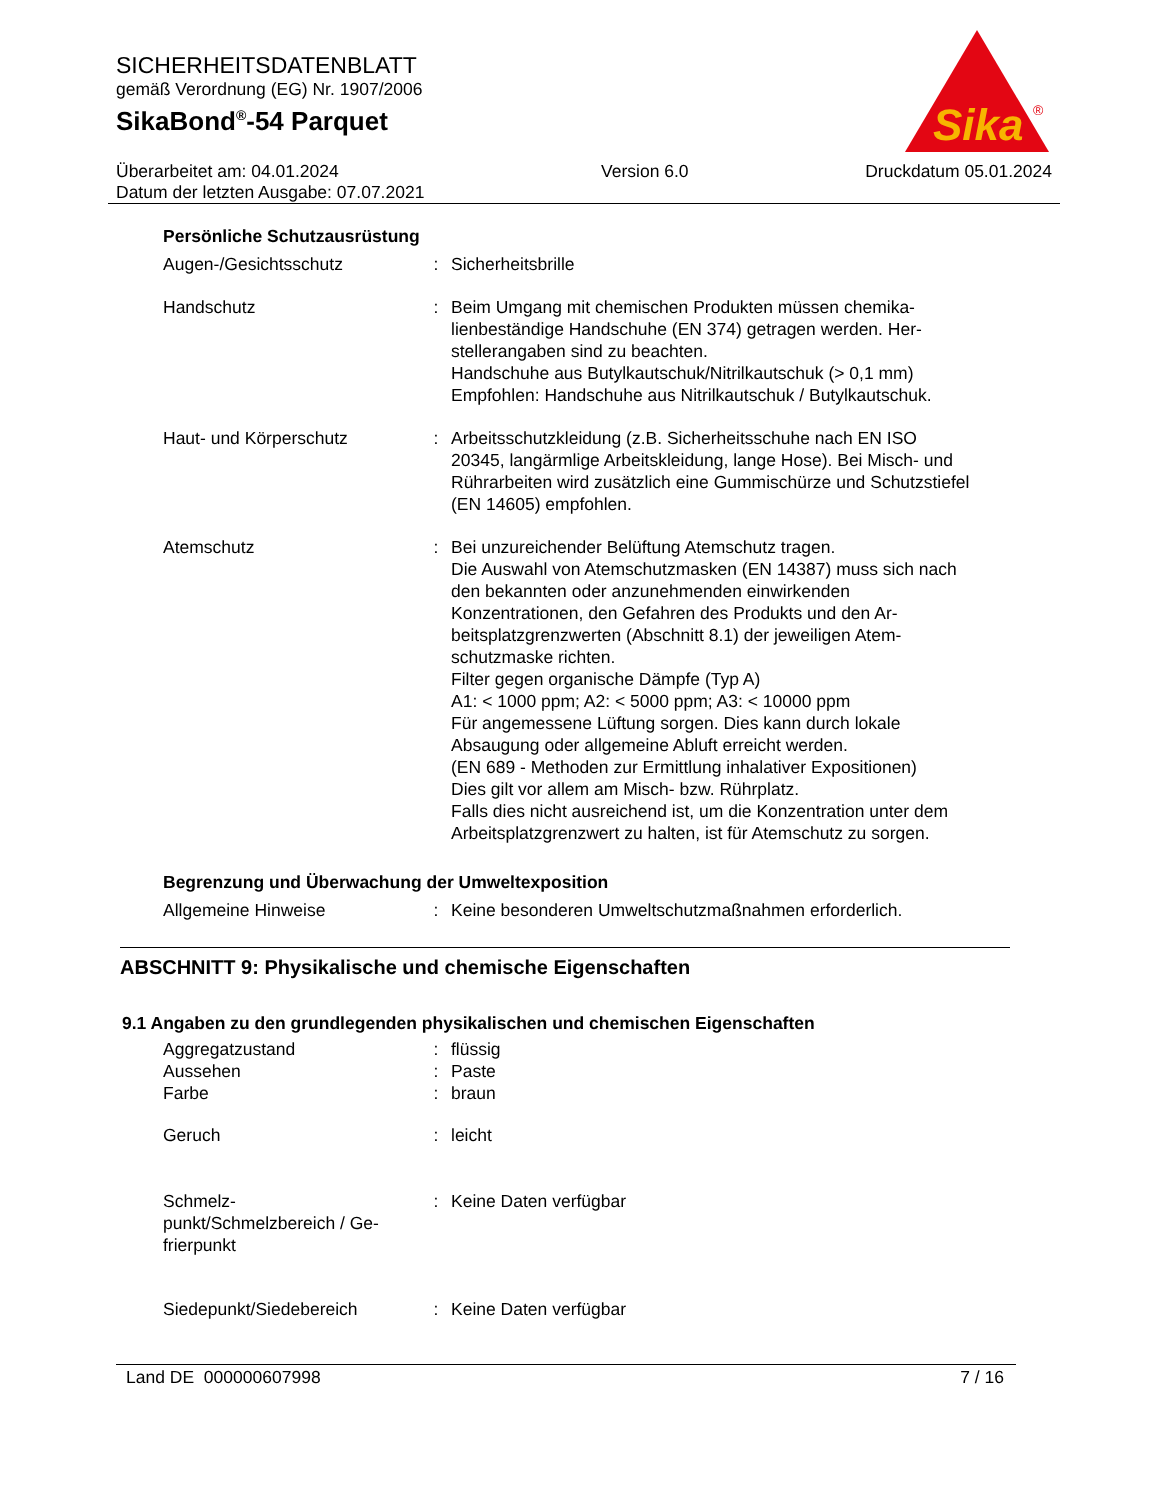SICHERHEITSDATENBLATT
gemäß Verordnung (EG) Nr. 1907/2006
SikaBond<sup>®</sup>-54 Parquet
Sika
®
Überarbeitet am: 04.01.2024
Datum der letzten Ausgabe: 07.07.2021
Version 6.0 Druckdatum 05.01.2024
Persönliche Schutzausrüstung
Augen-/Gesichtsschutz : Sicherheitsbrille
Handschutz : Beim Umgang mit chemischen Produkten müssen chemika-lienbeständige Handschuhe (EN 374) getragen werden. Her-stellerangaben sind zu beachten.
Handschuhe aus Butylkautschuk/Nitrilkautschuk (> 0,1 mm)
Empfohlen: Handschuhe aus Nitrilkautschuk / Butylkautschuk.
Haut- und Körperschutz : Arbeitsschutzkleidung (z.B. Sicherheitsschuhe nach EN ISO 20345, langärmlige Arbeitskleidung, lange Hose). Bei Misch- und Rührarbeiten wird zusätzlich eine Gummischürze und Schutzstiefel (EN 14605) empfohlen.
Atemschutz : Bei unzureichender Belüftung Atemschutz tragen.
Die Auswahl von Atemschutzmasken (EN 14387) muss sich nach den bekannten oder anzunehmenden einwirkenden Konzentrationen, den Gefahren des Produkts und den Ar-beitsplatzgrenzwerten (Abschnitt 8.1) der jeweiligen Atem-schutzmaske richten.
Filter gegen organische Dämpfe (Typ A)
A1: < 1000 ppm; A2: < 5000 ppm; A3: < 10000 ppm
Für angemessene Lüftung sorgen. Dies kann durch lokale Absaugung oder allgemeine Abluft erreicht werden.
(EN 689 - Methoden zur Ermittlung inhalativer Expositionen)
Dies gilt vor allem am Misch- bzw. Rührplatz.
Falls dies nicht ausreichend ist, um die Konzentration unter dem Arbeitsplatzgrenzwert zu halten, ist für Atemschutz zu sorgen.
Begrenzung und Überwachung der Umweltexposition
Allgemeine Hinweise : Keine besonderen Umweltschutzmaßnahmen erforderlich.
ABSCHNITT 9: Physikalische und chemische Eigenschaften
9.1 Angaben zu den grundlegenden physikalischen und chemischen Eigenschaften
Aggregatzustand : flüssig
Aussehen : Paste
Farbe : braun
Geruch : leicht
Schmelz-
punkt/Schmelzbereich / Ge-
frierpunkt
: Keine Daten verfügbar
Siedepunkt/Siedebereich : Keine Daten verfügbar
Land DE 000000607998 7 / 16